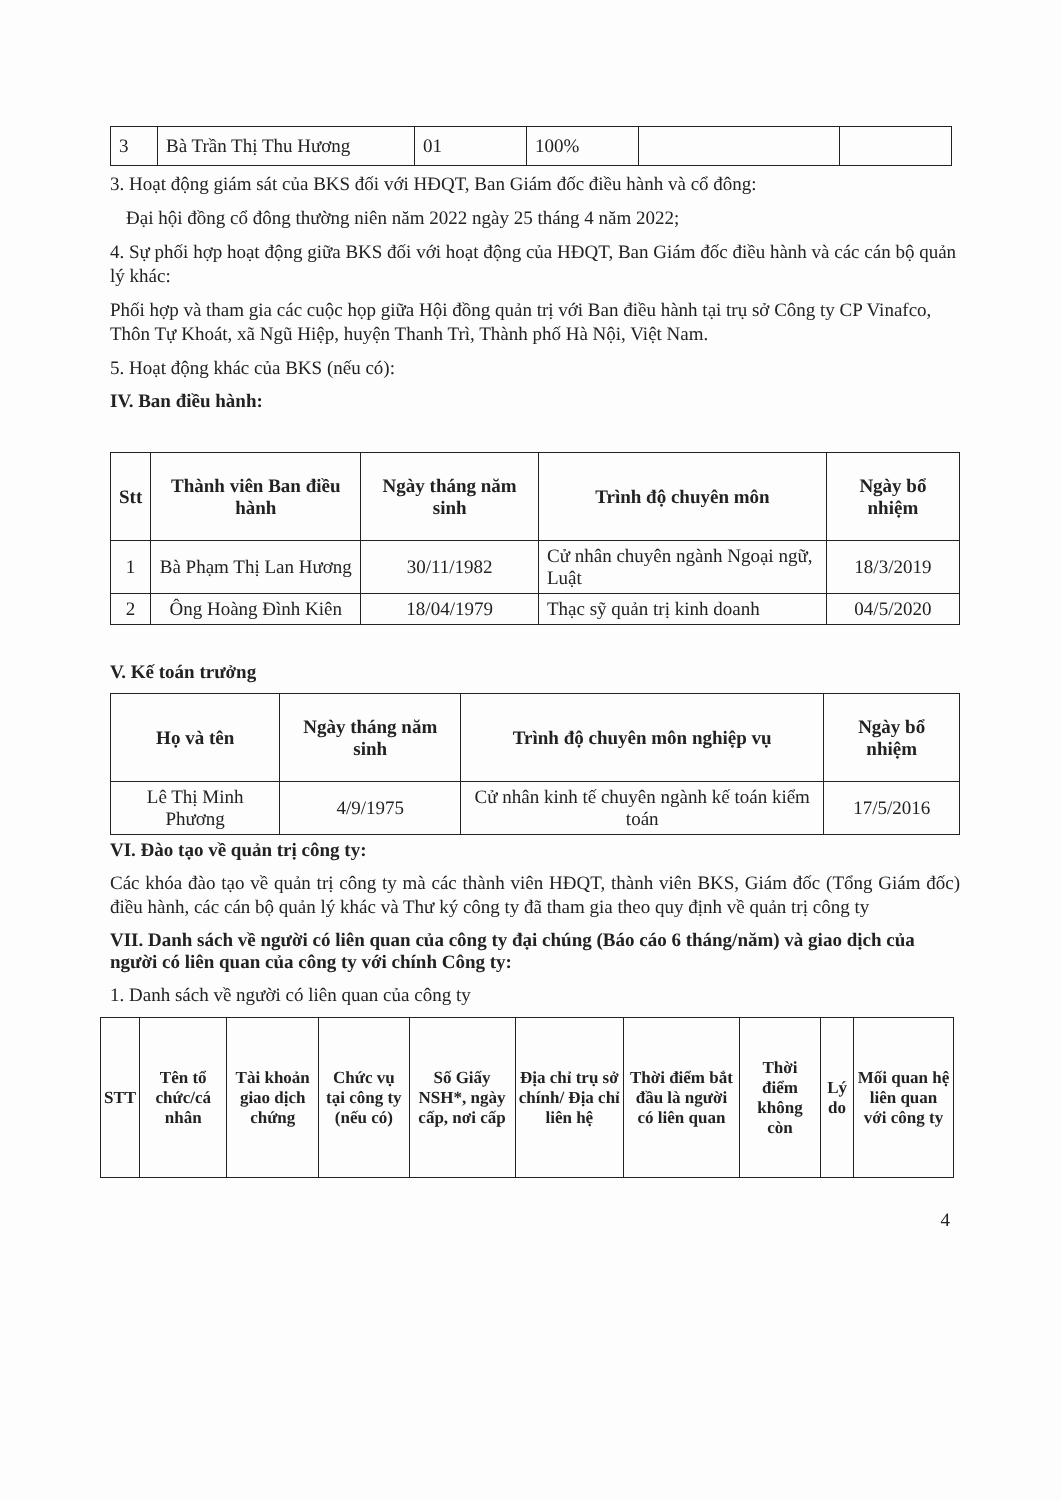| 3 | Bà Trần Thị Thu Hương | 01 | 100% | | |
3. Hoạt động giám sát của BKS đối với HĐQT, Ban Giám đốc điều hành và cổ đông:
Đại hội đồng cổ đông thường niên năm 2022 ngày 25 tháng 4 năm 2022;
4. Sự phối hợp hoạt động giữa BKS đối với hoạt động của HĐQT, Ban Giám đốc điều hành và các cán bộ quản lý khác:
Phối hợp và tham gia các cuộc họp giữa Hội đồng quản trị với Ban điều hành tại trụ sở Công ty CP Vinafco, Thôn Tự Khoát, xã Ngũ Hiệp, huyện Thanh Trì, Thành phố Hà Nội, Việt Nam.
5. Hoạt động khác của BKS (nếu có):
IV. Ban điều hành:
| Stt | Thành viên Ban điều hành | Ngày tháng năm sinh | Trình độ chuyên môn | Ngày bổ nhiệm |
| --- | --- | --- | --- | --- |
| 1 | Bà Phạm Thị Lan Hương | 30/11/1982 | Cử nhân chuyên ngành Ngoại ngữ, Luật | 18/3/2019 |
| 2 | Ông Hoàng Đình Kiên | 18/04/1979 | Thạc sỹ quản trị kinh doanh | 04/5/2020 |
V. Kế toán trưởng
| Họ và tên | Ngày tháng năm sinh | Trình độ chuyên môn nghiệp vụ | Ngày bổ nhiệm |
| --- | --- | --- | --- |
| Lê Thị Minh Phương | 4/9/1975 | Cử nhân kinh tế chuyên ngành kế toán kiểm toán | 17/5/2016 |
VI. Đào tạo về quản trị công ty:
Các khóa đào tạo về quản trị công ty mà các thành viên HĐQT, thành viên BKS, Giám đốc (Tổng Giám đốc) điều hành, các cán bộ quản lý khác và Thư ký công ty đã tham gia theo quy định về quản trị công ty
VII. Danh sách về người có liên quan của công ty đại chúng (Báo cáo 6 tháng/năm) và giao dịch của người có liên quan của công ty với chính Công ty:
1. Danh sách về người có liên quan của công ty
| STT | Tên tổ chức/cá nhân | Tài khoản giao dịch chứng | Chức vụ tại công ty (nếu có) | Số Giấy NSH*, ngày cấp, nơi cấp | Địa chỉ trụ sở chính/ Địa chỉ liên hệ | Thời điểm bắt đầu là người có liên quan | Thời điểm không còn | Lý do | Mối quan hệ liên quan với công ty |
| --- | --- | --- | --- | --- | --- | --- | --- | --- | --- |
4